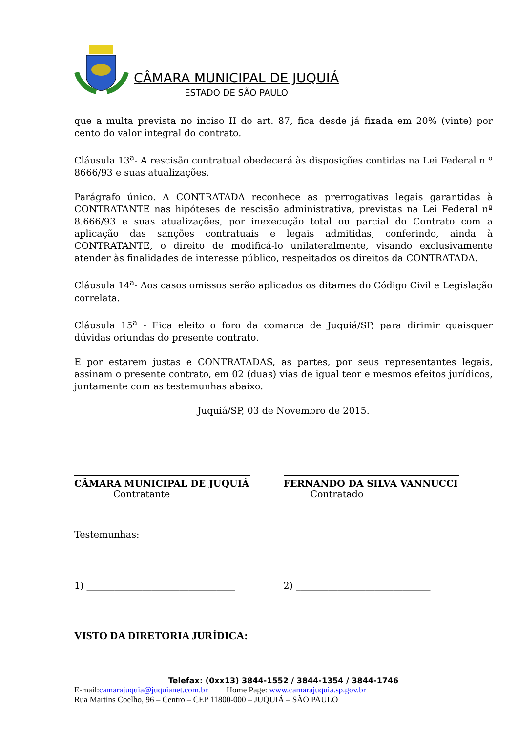CÂMARA MUNICIPAL DE JUQUIÁ
ESTADO DE SÃO PAULO
que a multa prevista no inciso II do art. 87, fica desde já fixada em 20% (vinte) por cento do valor integral do contrato.
Cláusula 13<sup>a</sup>- A rescisão contratual obedecerá às disposições contidas na Lei Federal n º 8666/93 e suas atualizações.
Parágrafo único. A CONTRATADA reconhece as prerrogativas legais garantidas à CONTRATANTE nas hipóteses de rescisão administrativa, previstas na Lei Federal nº 8.666/93 e suas atualizações, por inexecução total ou parcial do Contrato com a aplicação das sanções contratuais e legais admitidas, conferindo, ainda à CONTRATANTE, o direito de modificá-lo unilateralmente, visando exclusivamente atender às finalidades de interesse público, respeitados os direitos da CONTRATADA.
Cláusula 14<sup>a</sup>- Aos casos omissos serão aplicados os ditames do Código Civil e Legislação correlata.
Cláusula 15<sup>a</sup> - Fica eleito o foro da comarca de Juquiá/SP, para dirimir quaisquer dúvidas oriundas do presente contrato.
E por estarem justas e CONTRATADAS, as partes, por seus representantes legais, assinam o presente contrato, em 02 (duas) vias de igual teor e mesmos efeitos jurídicos, juntamente com as testemunhas abaixo.
Juquiá/SP, 03 de Novembro de 2015.
CÂMARA MUNICIPAL DE JUQUIÁ
Contratante
FERNANDO DA SILVA VANNUCCI
Contratado
Testemunhas:
1) ________________________________
2) _____________________________
VISTO DA DIRETORIA JURÍDICA:
Telefax: (0xx13) 3844-1552 / 3844-1354 / 3844-1746
E-mail:camarajuquia@juquianet.com.br Home Page: www.camarajuquia.sp.gov.br
Rua Martins Coelho, 96 – Centro – CEP 11800-000 – JUQUIÁ – SÃO PAULO